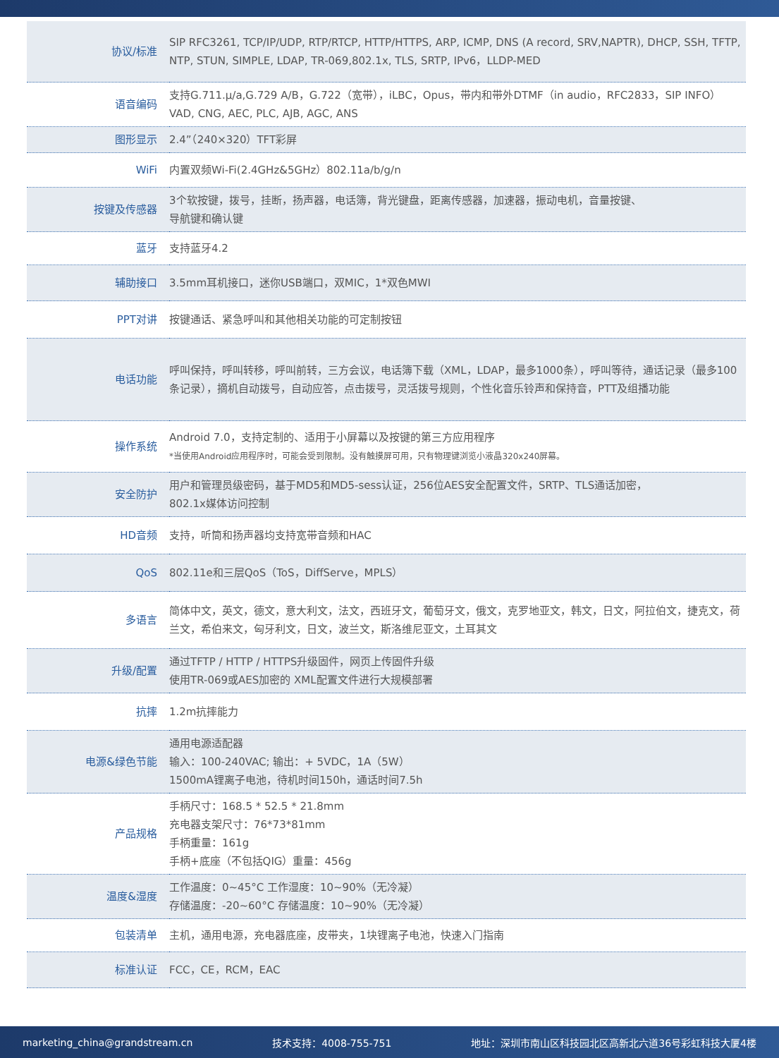| 协议/标准 | SIP RFC3261, TCP/IP/UDP, RTP/RTCP, HTTP/HTTPS, ARP, ICMP, DNS (A record, SRV,NAPTR), DHCP, SSH, TFTP, NTP, STUN, SIMPLE, LDAP, TR-069,802.1x, TLS, SRTP, IPv6，LLDP-MED |
| 语音编码 | 支持G.711.μ/a,G.729 A/B，G.722（宽带），iLBC，Opus，带内和带外DTMF（in audio，RFC2833，SIP INFO） VAD, CNG, AEC, PLC, AJB, AGC, ANS |
| 图形显示 | 2.4”（240×320）TFT彩屏 |
| WiFi | 内置双频Wi-Fi(2.4GHz&5GHz）802.11a/b/g/n |
| 按键及传感器 | 3个软按键，拨号，挂断，扬声器，电话簿，背光键盘，距离传感器，加速器，振动电机，音量按键、 导航键和确认键 |
| 蓝牙 | 支持蓝牙4.2 |
| 辅助接口 | 3.5mm耳机接口，迷你USB端口，双MIC，1*双色MWI |
| PPT对讲 | 按键通话、紧急呼叫和其他相关功能的可定制按钮 |
| 电话功能 | 呼叫保持，呼叫转移，呼叫前转，三方会议，电话簿下载（XML，LDAP，最多1000条），呼叫等待，通话记录（最多100条记录），摘机自动拨号，自动应答，点击拨号，灵活拨号规则，个性化音乐铃声和保持音，PTT及组播功能 |
| 操作系统 | Android 7.0，支持定制的、适用于小屏幕以及按键的第三方应用程序 *当使用Android应用程序时，可能会受到限制。没有触摸屏可用，只有物理键浏览小液晶320x240屏幕。 |
| 安全防护 | 用户和管理员级密码，基于MD5和MD5-sess认证，256位AES安全配置文件，SRTP、TLS通话加密， 802.1x媒体访问控制 |
| HD音频 | 支持，听筒和扬声器均支持宽带音频和HAC |
| QoS | 802.11e和三层QoS（ToS，DiffServe，MPLS） |
| 多语言 | 简体中文，英文，德文，意大利文，法文，西班牙文，葡萄牙文，俄文，克罗地亚文，韩文，日文，阿拉伯文，捷克文，荷兰文，希伯来文，匈牙利文，日文，波兰文，斯洛维尼亚文，土耳其文 |
| 升级/配置 | 通过TFTP / HTTP / HTTPS升级固件，网页上传固件升级 使用TR-069或AES加密的 XML配置文件进行大规模部署 |
| 抗摔 | 1.2m抗摔能力 |
| 电源&绿色节能 | 通用电源适配器 输入：100-240VAC; 输出：+ 5VDC，1A（5W） 1500mA锂离子电池，待机时间150h，通话时间7.5h |
| 产品规格 | 手柄尺寸：168.5 * 52.5 * 21.8mm 充电器支架尺寸：76*73*81mm 手柄重量：161g 手柄+底座（不包括QIG）重量：456g |
| 温度&湿度 | 工作温度：0~45°C 工作湿度：10~90%（无冷凝） 存储温度：-20~60°C 存储温度：10~90%（无冷凝） |
| 包装清单 | 主机，通用电源，充电器底座，皮带夹，1块锂离子电池，快速入门指南 |
| 标准认证 | FCC，CE，RCM，EAC |
marketing_china@grandstream.cn 技术支持：4008-755-751 地址：深圳市南山区科技园北区高新北六道36号彩虹科技大厦4楼